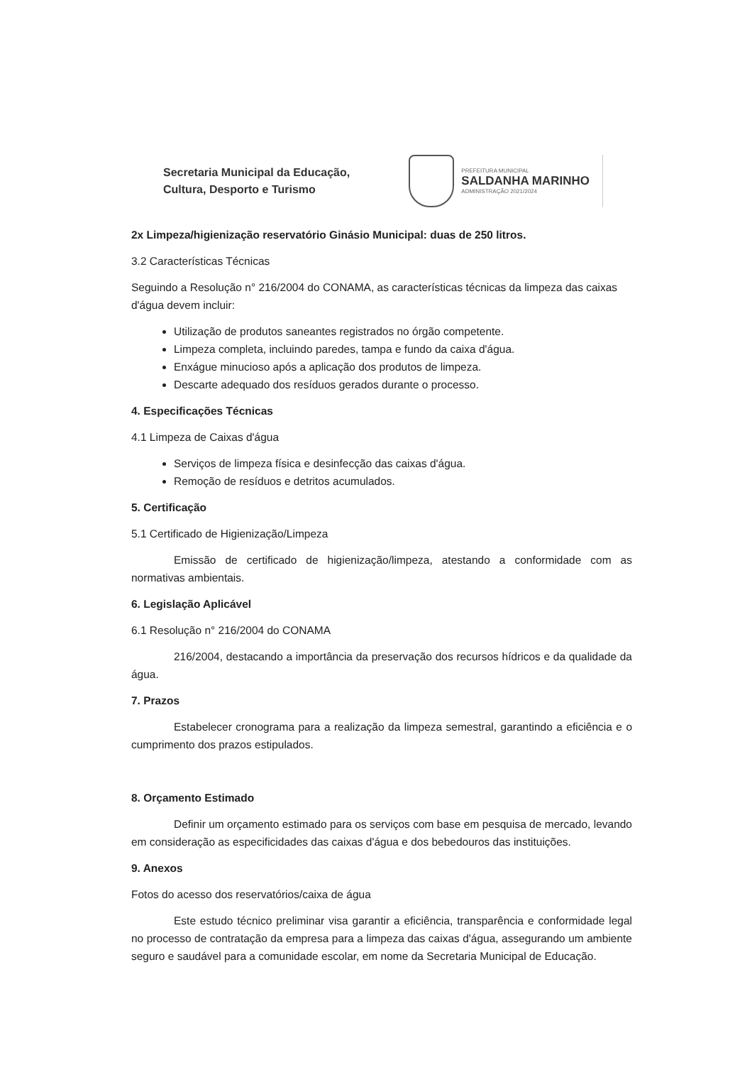Secretaria Municipal da Educação,
Cultura, Desporto e Turismo
PREFEITURA MUNICIPAL
SALDANHA MARINHO
ADMINISTRAÇÃO 2021/2024
2x Limpeza/higienização reservatório Ginásio Municipal: duas de 250 litros.
3.2 Características Técnicas
Seguindo a Resolução n° 216/2004 do CONAMA, as características técnicas da limpeza das caixas d'água devem incluir:
Utilização de produtos saneantes registrados no órgão competente.
Limpeza completa, incluindo paredes, tampa e fundo da caixa d'água.
Enxágue minucioso após a aplicação dos produtos de limpeza.
Descarte adequado dos resíduos gerados durante o processo.
4. Especificações Técnicas
4.1 Limpeza de Caixas d'água
Serviços de limpeza física e desinfecção das caixas d'água.
Remoção de resíduos e detritos acumulados.
5. Certificação
5.1 Certificado de Higienização/Limpeza
Emissão de certificado de higienização/limpeza, atestando a conformidade com as normativas ambientais.
6. Legislação Aplicável
6.1 Resolução n° 216/2004 do CONAMA
216/2004, destacando a importância da preservação dos recursos hídricos e da qualidade da água.
7. Prazos
Estabelecer cronograma para a realização da limpeza semestral, garantindo a eficiência e o cumprimento dos prazos estipulados.
8. Orçamento Estimado
Definir um orçamento estimado para os serviços com base em pesquisa de mercado, levando em consideração as especificidades das caixas d'água e dos bebedouros das instituições.
9. Anexos
Fotos do acesso dos reservatórios/caixa de água
Este estudo técnico preliminar visa garantir a eficiência, transparência e conformidade legal no processo de contratação da empresa para a limpeza das caixas d'água, assegurando um ambiente seguro e saudável para a comunidade escolar, em nome da Secretaria Municipal de Educação.